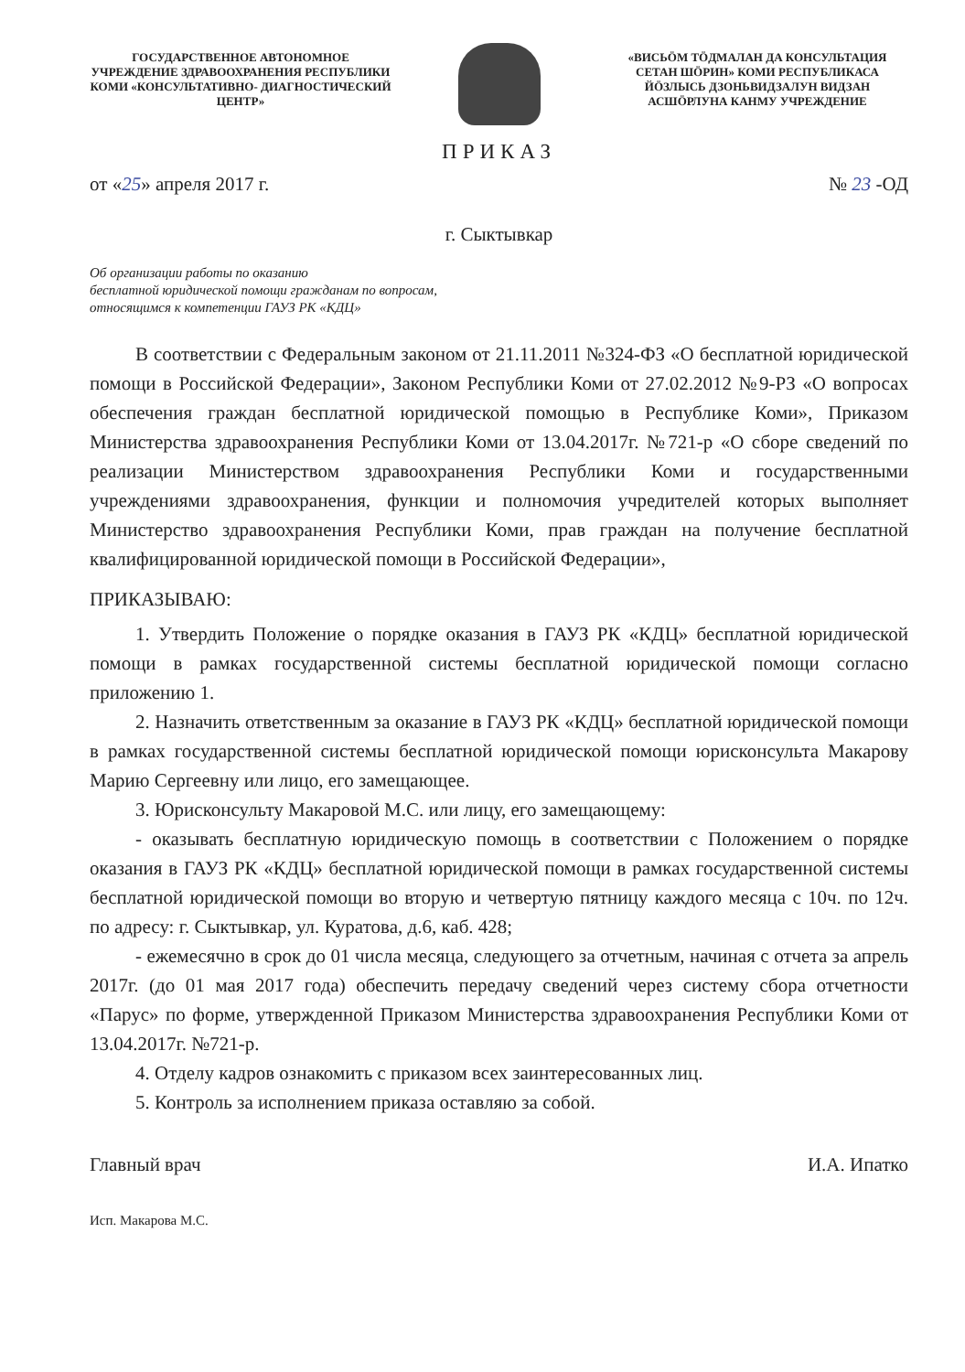ГОСУДАРСТВЕННОЕ АВТОНОМНОЕ УЧРЕЖДЕНИЕ ЗДРАВООХРАНЕНИЯ РЕСПУБЛИКИ КОМИ «КОНСУЛЬТАТИВНО- ДИАГНОСТИЧЕСКИЙ ЦЕНТР»
«ВИСЬÖМ ТÖДМАЛАН ДА КОНСУЛЬТАЦИЯ СЕТАН ШÖРИН» КОМИ РЕСПУБЛИКАСА ЙÖЗЛЫСЬ ДЗОНЬВИДЗАЛУН ВИДЗАН АСШÖРЛУНА КАНМУ УЧРЕЖДЕНИЕ
ПРИКАЗ
от «25» апреля 2017 г. № 23 -ОД
г. Сыктывкар
Об организации работы по оказанию
бесплатной юридической помощи гражданам по вопросам,
относящимся к компетенции ГАУЗ РК «КДЦ»
В соответствии с Федеральным законом от 21.11.2011 №324-ФЗ «О бесплатной юридической помощи в Российской Федерации», Законом Республики Коми от 27.02.2012 №9-РЗ «О вопросах обеспечения граждан бесплатной юридической помощью в Республике Коми», Приказом Министерства здравоохранения Республики Коми от 13.04.2017г. №721-р «О сборе сведений по реализации Министерством здравоохранения Республики Коми и государственными учреждениями здравоохранения, функции и полномочия учредителей которых выполняет Министерство здравоохранения Республики Коми, прав граждан на получение бесплатной квалифицированной юридической помощи в Российской Федерации»,
ПРИКАЗЫВАЮ:
1. Утвердить Положение о порядке оказания в ГАУЗ РК «КДЦ» бесплатной юридической помощи в рамках государственной системы бесплатной юридической помощи согласно приложению 1.
2. Назначить ответственным за оказание в ГАУЗ РК «КДЦ» бесплатной юридической помощи в рамках государственной системы бесплатной юридической помощи юрисконсульта Макарову Марию Сергеевну или лицо, его замещающее.
3. Юрисконсульту Макаровой М.С. или лицу, его замещающему:
- оказывать бесплатную юридическую помощь в соответствии с Положением о порядке оказания в ГАУЗ РК «КДЦ» бесплатной юридической помощи в рамках государственной системы бесплатной юридической помощи во вторую и четвертую пятницу каждого месяца с 10ч. по 12ч. по адресу: г. Сыктывкар, ул. Куратова, д.6, каб. 428;
- ежемесячно в срок до 01 числа месяца, следующего за отчетным, начиная с отчета за апрель 2017г. (до 01 мая 2017 года) обеспечить передачу сведений через систему сбора отчетности «Парус» по форме, утвержденной Приказом Министерства здравоохранения Республики Коми от 13.04.2017г. №721-р.
4. Отделу кадров ознакомить с приказом всех заинтересованных лиц.
5. Контроль за исполнением приказа оставляю за собой.
Главный врач И.А. Ипатко
Исп. Макарова М.С.